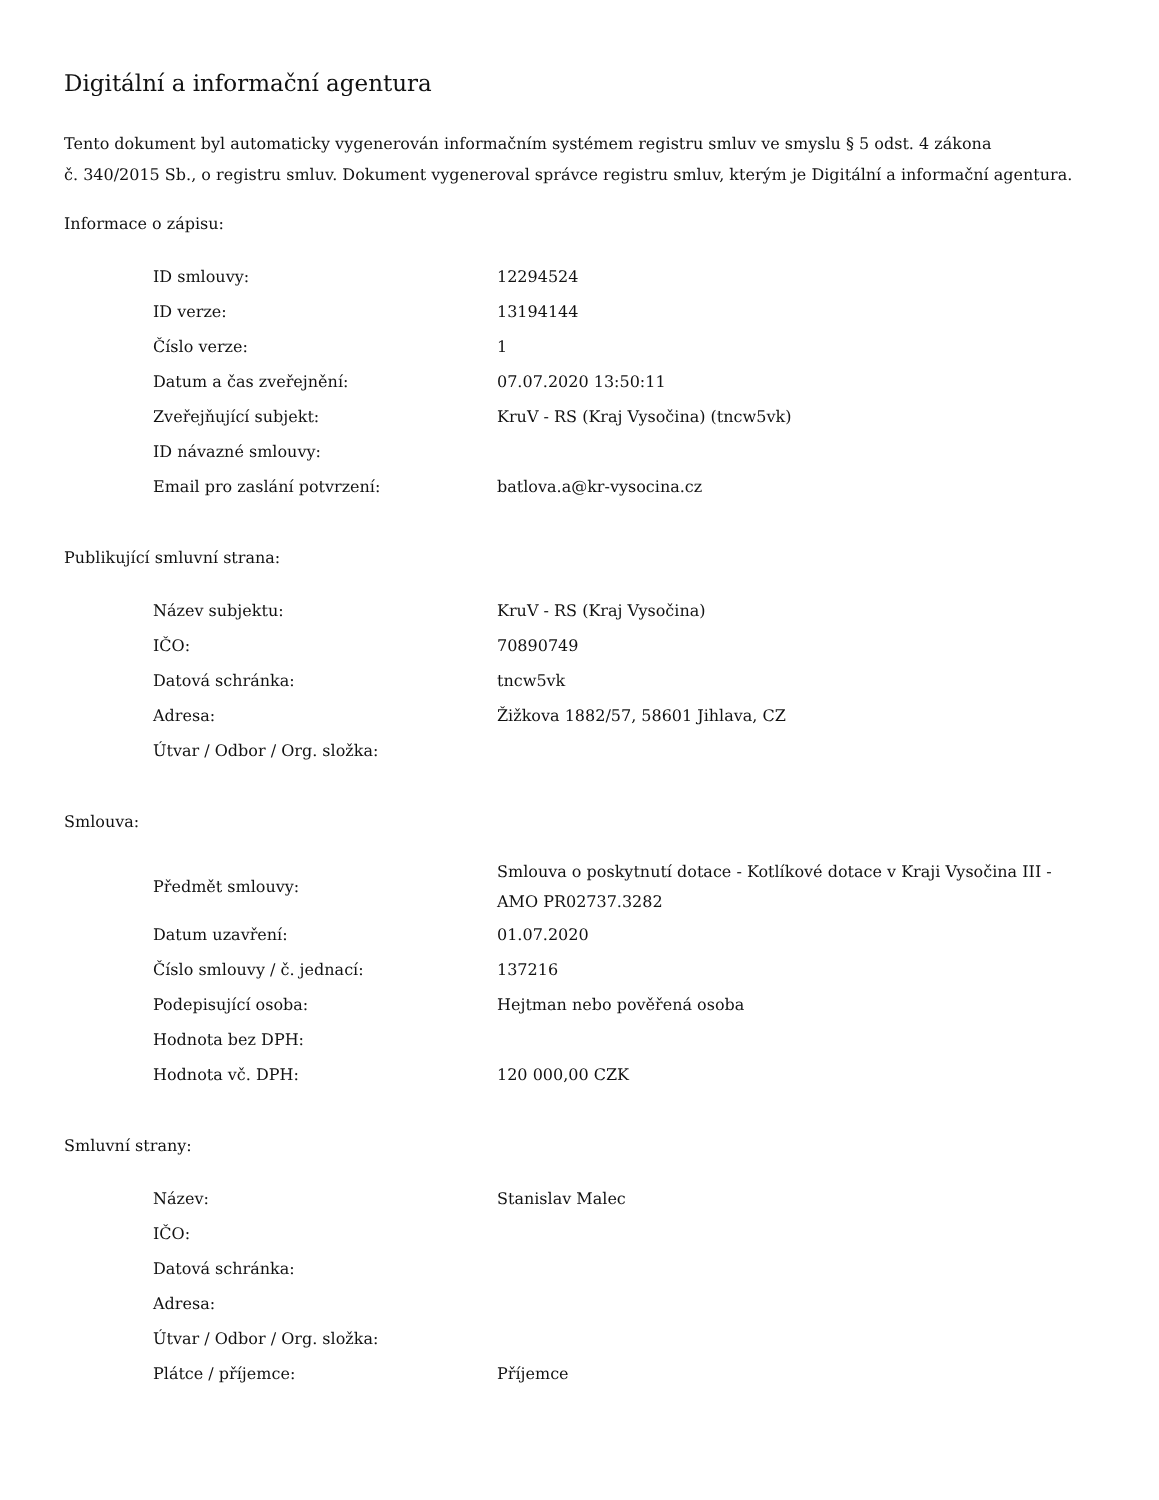Digitální a informační agentura
Tento dokument byl automaticky vygenerován informačním systémem registru smluv ve smyslu § 5 odst. 4 zákona
č. 340/2015 Sb., o registru smluv. Dokument vygeneroval správce registru smluv, kterým je Digitální a informační agentura.
Informace o zápisu:
| ID smlouvy: | 12294524 |
| ID verze: | 13194144 |
| Číslo verze: | 1 |
| Datum a čas zveřejnění: | 07.07.2020 13:50:11 |
| Zveřejňující subjekt: | KruV - RS (Kraj Vysočina) (tncw5vk) |
| ID návazné smlouvy: | |
| Email pro zaslání potvrzení: | batlova.a@kr-vysocina.cz |
Publikující smluvní strana:
| Název subjektu: | KruV - RS (Kraj Vysočina) |
| IČO: | 70890749 |
| Datová schránka: | tncw5vk |
| Adresa: | Žižkova 1882/57, 58601 Jihlava, CZ |
| Útvar / Odbor / Org. složka: | |
Smlouva:
| Předmět smlouvy: | Smlouva o poskytnutí dotace - Kotlíkové dotace v Kraji Vysočina III - AMO PR02737.3282 |
| Datum uzavření: | 01.07.2020 |
| Číslo smlouvy / č. jednací: | 137216 |
| Podepisující osoba: | Hejtman nebo pověřená osoba |
| Hodnota bez DPH: | |
| Hodnota vč. DPH: | 120 000,00 CZK |
Smluvní strany:
| Název: | Stanislav Malec |
| IČO: | |
| Datová schránka: | |
| Adresa: | |
| Útvar / Odbor / Org. složka: | |
| Plátce / příjemce: | Příjemce |